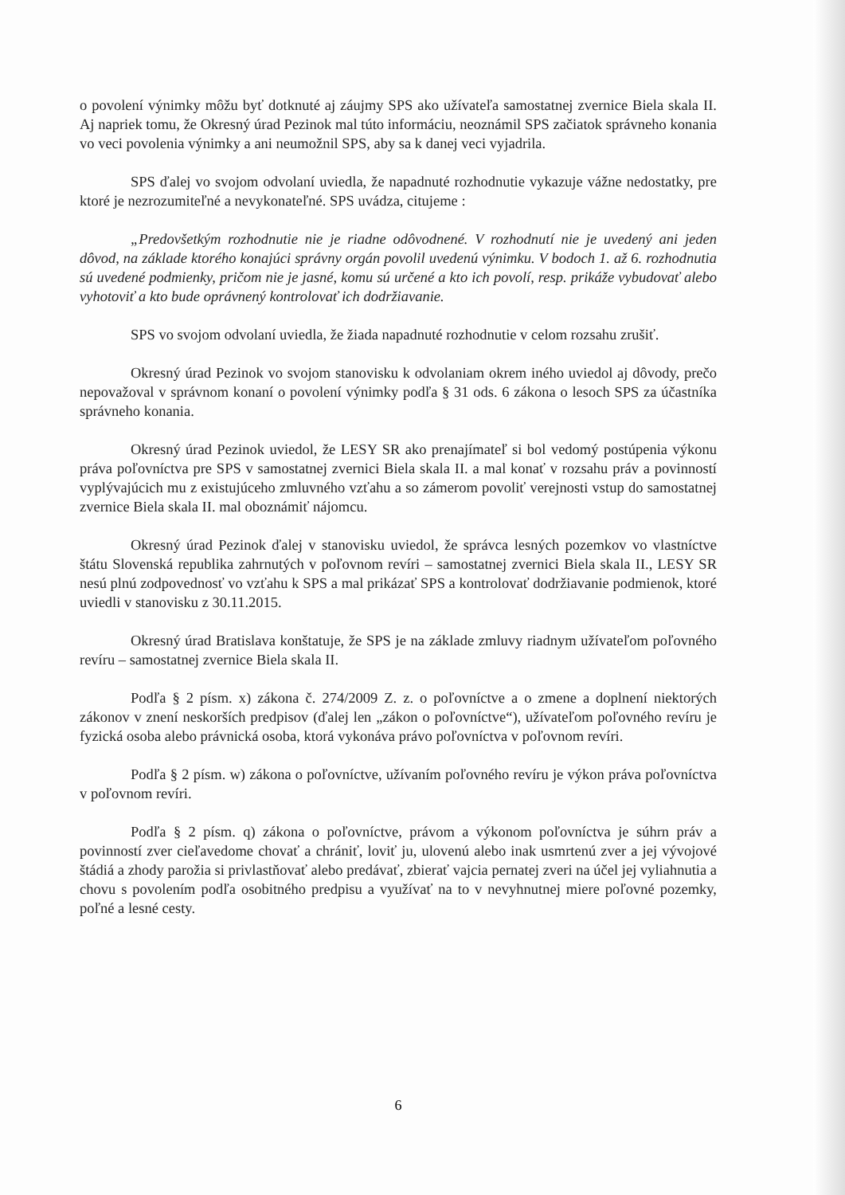o povolení výnimky môžu byť dotknuté aj záujmy SPS ako užívateľa samostatnej zvernice Biela skala II. Aj napriek tomu, že Okresný úrad Pezinok mal túto informáciu, neoznámil SPS začiatok správneho konania vo veci povolenia výnimky a ani neumožnil SPS, aby sa k danej veci vyjadrila.
SPS ďalej vo svojom odvolaní uviedla, že napadnuté rozhodnutie vykazuje vážne nedostatky, pre ktoré je nezrozumiteľné a nevykonateľné. SPS uvádza, citujeme :
„Predovšetkým rozhodnutie nie je riadne odôvodnené. V rozhodnutí nie je uvedený ani jeden dôvod, na základe ktorého konajúci správny orgán povolil uvedenú výnimku. V bodoch 1. až 6. rozhodnutia sú uvedené podmienky, pričom nie je jasné, komu sú určené a kto ich povolí, resp. prikáže vybudovať alebo vyhotoviť a kto bude oprávnený kontrolovať ich dodržiavanie.
SPS vo svojom odvolaní uviedla, že žiada napadnuté rozhodnutie v celom rozsahu zrušiť.
Okresný úrad Pezinok vo svojom stanovisku k odvolaniam okrem iného uviedol aj dôvody, prečo nepovažoval v správnom konaní o povolení výnimky podľa § 31 ods. 6 zákona o lesoch SPS za účastníka správneho konania.
Okresný úrad Pezinok uviedol, že LESY SR ako prenajímateľ si bol vedomý postúpenia výkonu práva poľovníctva pre SPS v samostatnej zvernici Biela skala II. a mal konať v rozsahu práv a povinností vyplývajúcich mu z existujúceho zmluvného vzťahu a so zámerom povoliť verejnosti vstup do samostatnej zvernice Biela skala II. mal oboznámiť nájomcu.
Okresný úrad Pezinok ďalej v stanovisku uviedol, že správca lesných pozemkov vo vlastníctve štátu Slovenská republika zahrnutých v poľovnom revíri – samostatnej zvernici Biela skala II., LESY SR nesú plnú zodpovednosť vo vzťahu k SPS a mal prikázať SPS a kontrolovať dodržiavanie podmienok, ktoré uviedli v stanovisku z 30.11.2015.
Okresný úrad Bratislava konštatuje, že SPS je na základe zmluvy riadnym užívateľom poľovného revíru – samostatnej zvernice Biela skala II.
Podľa § 2 písm. x) zákona č. 274/2009 Z. z. o poľovníctve a o zmene a doplnení niektorých zákonov v znení neskorších predpisov (ďalej len „zákon o poľovníctve“), užívateľom poľovného revíru je fyzická osoba alebo právnická osoba, ktorá vykonáva právo poľovníctva v poľovnom revíri.
Podľa § 2 písm. w) zákona o poľovníctve, užívaním poľovného revíru je výkon práva poľovníctva v poľovnom revíri.
Podľa § 2 písm. q) zákona o poľovníctve, právom a výkonom poľovníctva je súhrn práv a povinností zver cieľavedome chovať a chrániť, loviť ju, ulovenú alebo inak usmrtenú zver a jej vývojové štádiá a zhody parožia si privlastňovať alebo predávať, zbierať vajcia pernatej zveri na účel jej vyliahnutia a chovu s povolením podľa osobitného predpisu a využívať na to v nevyhnutnej miere poľovné pozemky, poľné a lesné cesty.
6